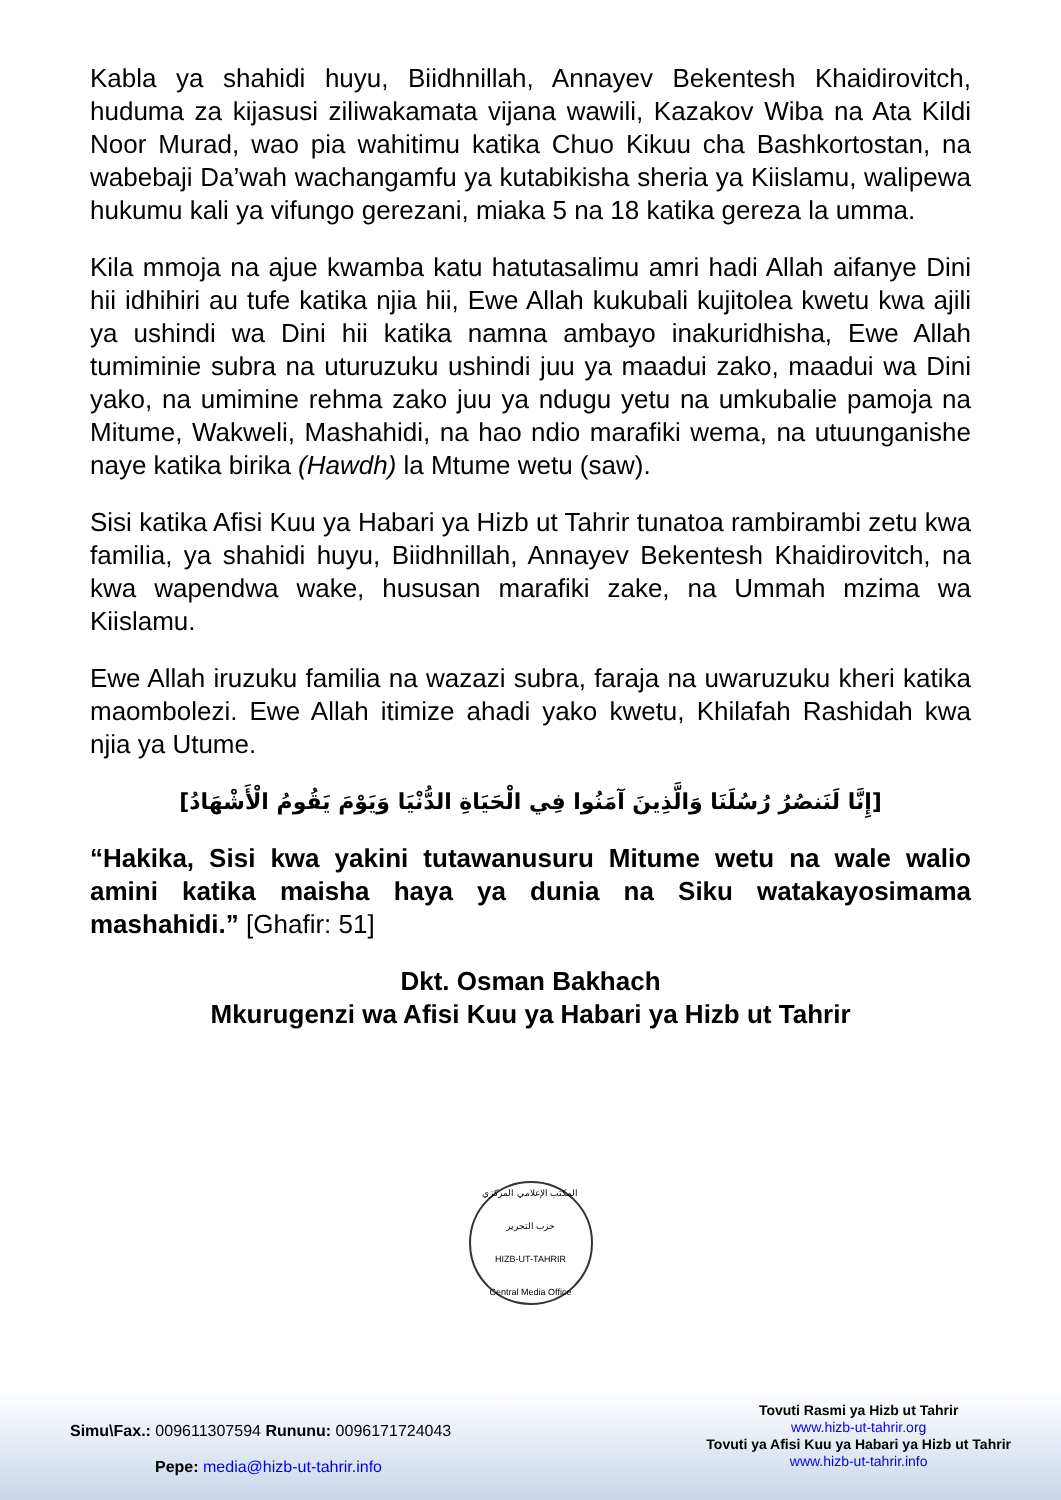Kabla ya shahidi huyu, Biidhnillah, Annayev Bekentesh Khaidirovitch, huduma za kijasusi ziliwakamata vijana wawili, Kazakov Wiba na Ata Kildi Noor Murad, wao pia wahitimu katika Chuo Kikuu cha Bashkortostan, na wabebaji Da’wah wachangamfu ya kutabikisha sheria ya Kiislamu, walipewa hukumu kali ya vifungo gerezani, miaka 5 na 18 katika gereza la umma.
Kila mmoja na ajue kwamba katu hatutasalimu amri hadi Allah aifanye Dini hii idhihiri au tufe katika njia hii, Ewe Allah kukubali kujitolea kwetu kwa ajili ya ushindi wa Dini hii katika namna ambayo inakuridhisha, Ewe Allah tumiminie subra na uturuzuku ushindi juu ya maadui zako, maadui wa Dini yako, na umimine rehma zako juu ya ndugu yetu na umkubalie pamoja na Mitume, Wakweli, Mashahidi, na hao ndio marafiki wema, na utuunganishe naye katika birika (Hawdh) la Mtume wetu (saw).
Sisi katika Afisi Kuu ya Habari ya Hizb ut Tahrir tunatoa rambirambi zetu kwa familia, ya shahidi huyu, Biidhnillah, Annayev Bekentesh Khaidirovitch, na kwa wapendwa wake, hususan marafiki zake, na Ummah mzima wa Kiislamu.
Ewe Allah iruzuku familia na wazazi subra, faraja na uwaruzuku kheri katika maombolezi. Ewe Allah itimize ahadi yako kwetu, Khilafah Rashidah kwa njia ya Utume.
[إِنَّا لَنَنصُرُ رُسُلَنَا وَالَّذِينَ آمَنُوا فِي الْحَيَاةِ الدُّنْيَا وَيَوْمَ يَقُومُ الْأَشْهَادُ]
“Hakika, Sisi kwa yakini tutawanusuru Mitume wetu na wale walio amini katika maisha haya ya dunia na Siku watakayosimama mashahidi.” [Ghafir: 51]
Dkt. Osman Bakhach
Mkurugenzi wa Afisi Kuu ya Habari ya Hizb ut Tahrir
المكتب الإعلامي المركزي
حزب التحرير
HIZB-UT-TAHRIR
Central Media Office
Simu\Fax.: 009611307594 Rununu: 0096171724043
Pepe: media@hizb-ut-tahrir.info
Tovuti Rasmi ya Hizb ut Tahrir
www.hizb-ut-tahrir.org
Tovuti ya Afisi Kuu ya Habari ya Hizb ut Tahrir
www.hizb-ut-tahrir.info